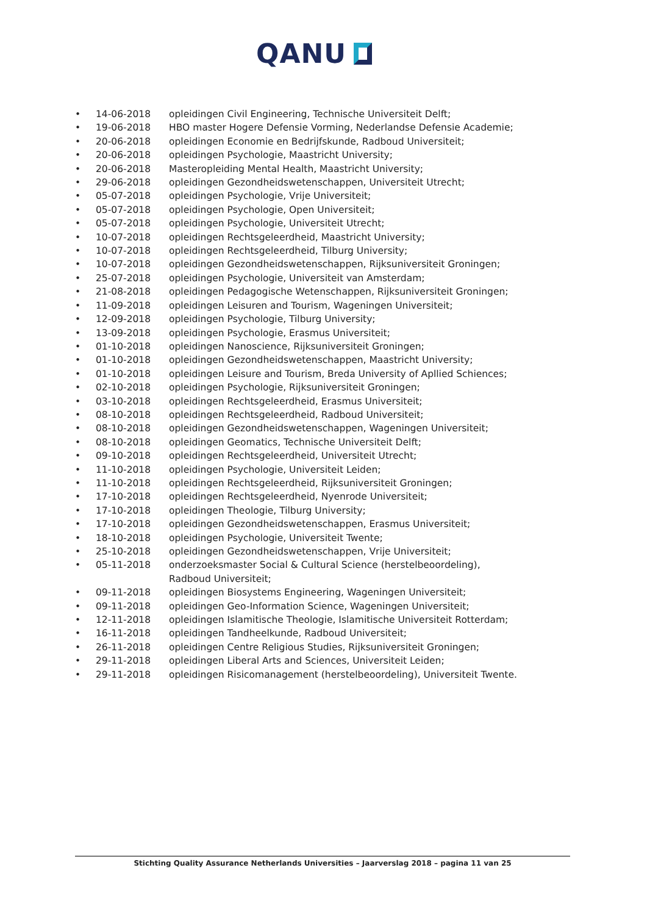QANU
• 14-06-2018 opleidingen Civil Engineering, Technische Universiteit Delft;
• 19-06-2018 HBO master Hogere Defensie Vorming, Nederlandse Defensie Academie;
• 20-06-2018 opleidingen Economie en Bedrijfskunde, Radboud Universiteit;
• 20-06-2018 opleidingen Psychologie, Maastricht University;
• 20-06-2018 Masteropleiding Mental Health, Maastricht University;
• 29-06-2018 opleidingen Gezondheidswetenschappen, Universiteit Utrecht;
• 05-07-2018 opleidingen Psychologie, Vrije Universiteit;
• 05-07-2018 opleidingen Psychologie, Open Universiteit;
• 05-07-2018 opleidingen Psychologie, Universiteit Utrecht;
• 10-07-2018 opleidingen Rechtsgeleerdheid, Maastricht University;
• 10-07-2018 opleidingen Rechtsgeleerdheid, Tilburg University;
• 10-07-2018 opleidingen Gezondheidswetenschappen, Rijksuniversiteit Groningen;
• 25-07-2018 opleidingen Psychologie, Universiteit van Amsterdam;
• 21-08-2018 opleidingen Pedagogische Wetenschappen, Rijksuniversiteit Groningen;
• 11-09-2018 opleidingen Leisuren and Tourism, Wageningen Universiteit;
• 12-09-2018 opleidingen Psychologie, Tilburg University;
• 13-09-2018 opleidingen Psychologie, Erasmus Universiteit;
• 01-10-2018 opleidingen Nanoscience, Rijksuniversiteit Groningen;
• 01-10-2018 opleidingen Gezondheidswetenschappen, Maastricht University;
• 01-10-2018 opleidingen Leisure and Tourism, Breda University of Apllied Schiences;
• 02-10-2018 opleidingen Psychologie, Rijksuniversiteit Groningen;
• 03-10-2018 opleidingen Rechtsgeleerdheid, Erasmus Universiteit;
• 08-10-2018 opleidingen Rechtsgeleerdheid, Radboud Universiteit;
• 08-10-2018 opleidingen Gezondheidswetenschappen, Wageningen Universiteit;
• 08-10-2018 opleidingen Geomatics, Technische Universiteit Delft;
• 09-10-2018 opleidingen Rechtsgeleerdheid, Universiteit Utrecht;
• 11-10-2018 opleidingen Psychologie, Universiteit Leiden;
• 11-10-2018 opleidingen Rechtsgeleerdheid, Rijksuniversiteit Groningen;
• 17-10-2018 opleidingen Rechtsgeleerdheid, Nyenrode Universiteit;
• 17-10-2018 opleidingen Theologie, Tilburg University;
• 17-10-2018 opleidingen Gezondheidswetenschappen, Erasmus Universiteit;
• 18-10-2018 opleidingen Psychologie, Universiteit Twente;
• 25-10-2018 opleidingen Gezondheidswetenschappen, Vrije Universiteit;
• 05-11-2018 onderzoeksmaster Social & Cultural Science (herstelbeoordeling), Radboud Universiteit;
• 09-11-2018 opleidingen Biosystems Engineering, Wageningen Universiteit;
• 09-11-2018 opleidingen Geo-Information Science, Wageningen Universiteit;
• 12-11-2018 opleidingen Islamitische Theologie, Islamitische Universiteit Rotterdam;
• 16-11-2018 opleidingen Tandheelkunde, Radboud Universiteit;
• 26-11-2018 opleidingen Centre Religious Studies, Rijksuniversiteit Groningen;
• 29-11-2018 opleidingen Liberal Arts and Sciences, Universiteit Leiden;
• 29-11-2018 opleidingen Risicomanagement (herstelbeoordeling), Universiteit Twente.
Stichting Quality Assurance Netherlands Universities – Jaarverslag 2018 – pagina 11 van 25